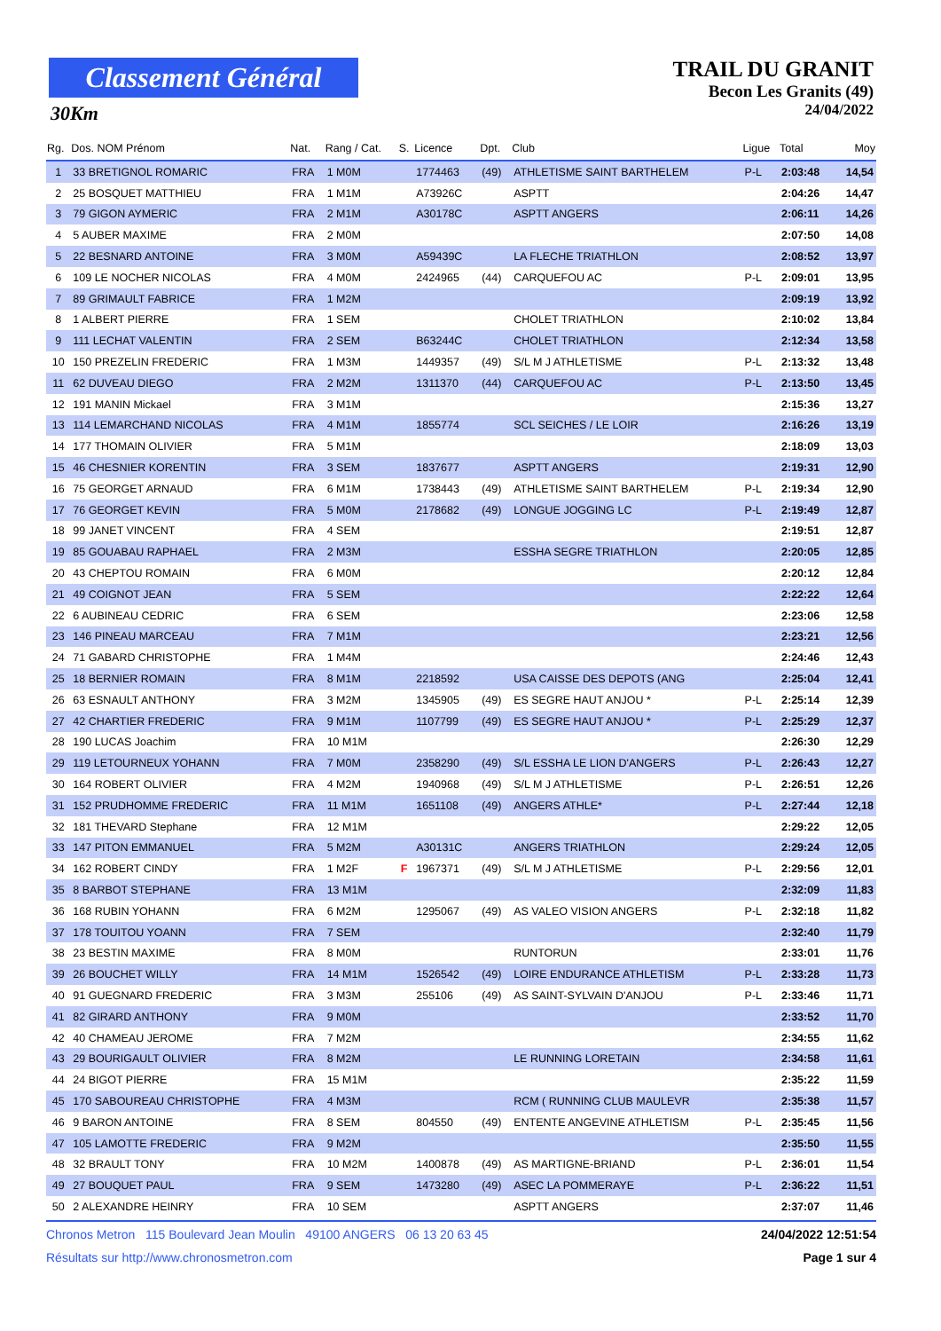Classement Général
30Km
TRAIL DU GRANIT
Becon Les Granits (49)
24/04/2022
| Rg. | Dos. NOM Prénom | Nat. | Rang / Cat. | S. | Licence | Dpt. | Club | Ligue | Total | Moy |
| --- | --- | --- | --- | --- | --- | --- | --- | --- | --- | --- |
| 1 | 33 BRETIGNOL ROMARIC | FRA | 1 M0M | | 1774463 | (49) | ATHLETISME SAINT BARTHELEM | P-L | 2:03:48 | 14,54 |
| 2 | 25 BOSQUET MATTHIEU | FRA | 1 M1M | | A73926C | | ASPTT | | 2:04:26 | 14,47 |
| 3 | 79 GIGON AYMERIC | FRA | 2 M1M | | A30178C | | ASPTT ANGERS | | 2:06:11 | 14,26 |
| 4 | 5 AUBER MAXIME | FRA | 2 M0M | | | | | | 2:07:50 | 14,08 |
| 5 | 22 BESNARD ANTOINE | FRA | 3 M0M | | A59439C | | LA FLECHE TRIATHLON | | 2:08:52 | 13,97 |
| 6 | 109 LE NOCHER NICOLAS | FRA | 4 M0M | | 2424965 | (44) | CARQUEFOU AC | P-L | 2:09:01 | 13,95 |
| 7 | 89 GRIMAULT FABRICE | FRA | 1 M2M | | | | | | 2:09:19 | 13,92 |
| 8 | 1 ALBERT PIERRE | FRA | 1 SEM | | | | CHOLET TRIATHLON | | 2:10:02 | 13,84 |
| 9 | 111 LECHAT VALENTIN | FRA | 2 SEM | | B63244C | | CHOLET TRIATHLON | | 2:12:34 | 13,58 |
| 10 | 150 PREZELIN FREDERIC | FRA | 1 M3M | | 1449357 | (49) | S/L M J ATHLETISME | P-L | 2:13:32 | 13,48 |
| 11 | 62 DUVEAU DIEGO | FRA | 2 M2M | | 1311370 | (44) | CARQUEFOU AC | P-L | 2:13:50 | 13,45 |
| 12 | 191 MANIN Mickael | FRA | 3 M1M | | | | | | 2:15:36 | 13,27 |
| 13 | 114 LEMARCHAND NICOLAS | FRA | 4 M1M | | 1855774 | | SCL SEICHES / LE LOIR | | 2:16:26 | 13,19 |
| 14 | 177 THOMAIN OLIVIER | FRA | 5 M1M | | | | | | 2:18:09 | 13,03 |
| 15 | 46 CHESNIER KORENTIN | FRA | 3 SEM | | 1837677 | | ASPTT ANGERS | | 2:19:31 | 12,90 |
| 16 | 75 GEORGET ARNAUD | FRA | 6 M1M | | 1738443 | (49) | ATHLETISME SAINT BARTHELEM | P-L | 2:19:34 | 12,90 |
| 17 | 76 GEORGET KEVIN | FRA | 5 M0M | | 2178682 | (49) | LONGUE JOGGING LC | P-L | 2:19:49 | 12,87 |
| 18 | 99 JANET VINCENT | FRA | 4 SEM | | | | | | 2:19:51 | 12,87 |
| 19 | 85 GOUABAU RAPHAEL | FRA | 2 M3M | | | | ESSHA SEGRE TRIATHLON | | 2:20:05 | 12,85 |
| 20 | 43 CHEPTOU ROMAIN | FRA | 6 M0M | | | | | | 2:20:12 | 12,84 |
| 21 | 49 COIGNOT JEAN | FRA | 5 SEM | | | | | | 2:22:22 | 12,64 |
| 22 | 6 AUBINEAU CEDRIC | FRA | 6 SEM | | | | | | 2:23:06 | 12,58 |
| 23 | 146 PINEAU MARCEAU | FRA | 7 M1M | | | | | | 2:23:21 | 12,56 |
| 24 | 71 GABARD CHRISTOPHE | FRA | 1 M4M | | | | | | 2:24:46 | 12,43 |
| 25 | 18 BERNIER ROMAIN | FRA | 8 M1M | | 2218592 | | USA CAISSE DES DEPOTS (ANG | | 2:25:04 | 12,41 |
| 26 | 63 ESNAULT ANTHONY | FRA | 3 M2M | | 1345905 | (49) | ES SEGRE HAUT ANJOU * | P-L | 2:25:14 | 12,39 |
| 27 | 42 CHARTIER FREDERIC | FRA | 9 M1M | | 1107799 | (49) | ES SEGRE HAUT ANJOU * | P-L | 2:25:29 | 12,37 |
| 28 | 190 LUCAS Joachim | FRA | 10 M1M | | | | | | 2:26:30 | 12,29 |
| 29 | 119 LETOURNEUX YOHANN | FRA | 7 M0M | | 2358290 | (49) | S/L ESSHA LE LION D'ANGERS | P-L | 2:26:43 | 12,27 |
| 30 | 164 ROBERT OLIVIER | FRA | 4 M2M | | 1940968 | (49) | S/L M J ATHLETISME | P-L | 2:26:51 | 12,26 |
| 31 | 152 PRUDHOMME FREDERIC | FRA | 11 M1M | | 1651108 | (49) | ANGERS ATHLE* | P-L | 2:27:44 | 12,18 |
| 32 | 181 THEVARD Stephane | FRA | 12 M1M | | | | | | 2:29:22 | 12,05 |
| 33 | 147 PITON EMMANUEL | FRA | 5 M2M | | A30131C | | ANGERS TRIATHLON | | 2:29:24 | 12,05 |
| 34 | 162 ROBERT CINDY | FRA | 1 M2F | F | 1967371 | (49) | S/L M J ATHLETISME | P-L | 2:29:56 | 12,01 |
| 35 | 8 BARBOT STEPHANE | FRA | 13 M1M | | | | | | 2:32:09 | 11,83 |
| 36 | 168 RUBIN YOHANN | FRA | 6 M2M | | 1295067 | (49) | AS VALEO VISION ANGERS | P-L | 2:32:18 | 11,82 |
| 37 | 178 TOUITOU YOANN | FRA | 7 SEM | | | | | | 2:32:40 | 11,79 |
| 38 | 23 BESTIN MAXIME | FRA | 8 M0M | | | | RUNTORUN | | 2:33:01 | 11,76 |
| 39 | 26 BOUCHET WILLY | FRA | 14 M1M | | 1526542 | (49) | LOIRE ENDURANCE ATHLETISM | P-L | 2:33:28 | 11,73 |
| 40 | 91 GUEGNARD FREDERIC | FRA | 3 M3M | | 255106 | (49) | AS SAINT-SYLVAIN D'ANJOU | P-L | 2:33:46 | 11,71 |
| 41 | 82 GIRARD ANTHONY | FRA | 9 M0M | | | | | | 2:33:52 | 11,70 |
| 42 | 40 CHAMEAU JEROME | FRA | 7 M2M | | | | | | 2:34:55 | 11,62 |
| 43 | 29 BOURIGAULT OLIVIER | FRA | 8 M2M | | | | LE RUNNING LORETAIN | | 2:34:58 | 11,61 |
| 44 | 24 BIGOT PIERRE | FRA | 15 M1M | | | | | | 2:35:22 | 11,59 |
| 45 | 170 SABOUREAU CHRISTOPHE | FRA | 4 M3M | | | | RCM ( RUNNING CLUB MAULEVR | | 2:35:38 | 11,57 |
| 46 | 9 BARON ANTOINE | FRA | 8 SEM | | 804550 | (49) | ENTENTE ANGEVINE ATHLETISM | P-L | 2:35:45 | 11,56 |
| 47 | 105 LAMOTTE FREDERIC | FRA | 9 M2M | | | | | | 2:35:50 | 11,55 |
| 48 | 32 BRAULT TONY | FRA | 10 M2M | | 1400878 | (49) | AS MARTIGNE-BRIAND | P-L | 2:36:01 | 11,54 |
| 49 | 27 BOUQUET PAUL | FRA | 9 SEM | | 1473280 | (49) | ASEC LA POMMERAYE | P-L | 2:36:22 | 11,51 |
| 50 | 2 ALEXANDRE HEINRY | FRA | 10 SEM | | | | ASPTT ANGERS | | 2:37:07 | 11,46 |
Chronos Metron 115 Boulevard Jean Moulin 49100 ANGERS 06 13 20 63 45 24/04/2022 12:51:54
Résultats sur http://www.chronosmetron.com Page 1 sur 4